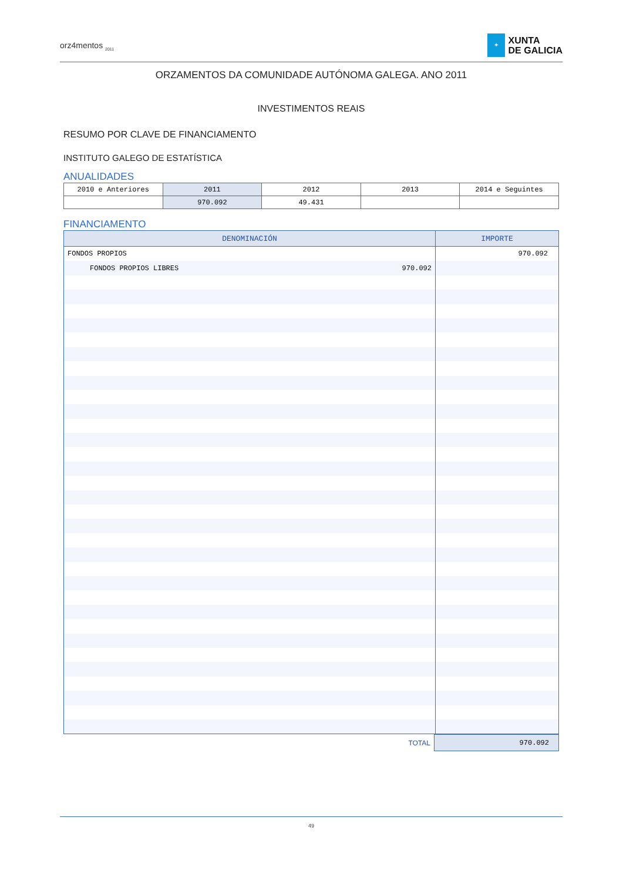orz4mentos <sub>2011</sub>
✦
XUNTA
DE GALICIA
ORZAMENTOS DA COMUNIDADE AUTÓNOMA GALEGA. ANO 2011
INVESTIMENTOS REAIS
RESUMO POR CLAVE DE FINANCIAMENTO
INSTITUTO GALEGO DE ESTATÍSTICA
ANUALIDADES
| 2010 e Anteriores | 2011 | 2012 | 2013 | 2014 e Seguintes |
| | 970.092 | 49.431 | | |
FINANCIAMENTO
| DENOMINACIÓN | IMPORTE |
| --- | --- |
| FONDOS PROPIOS | 970.092 |
| FONDOS PROPIOS LIBRES 970.092 | |
| TOTAL | 970.092 |
49